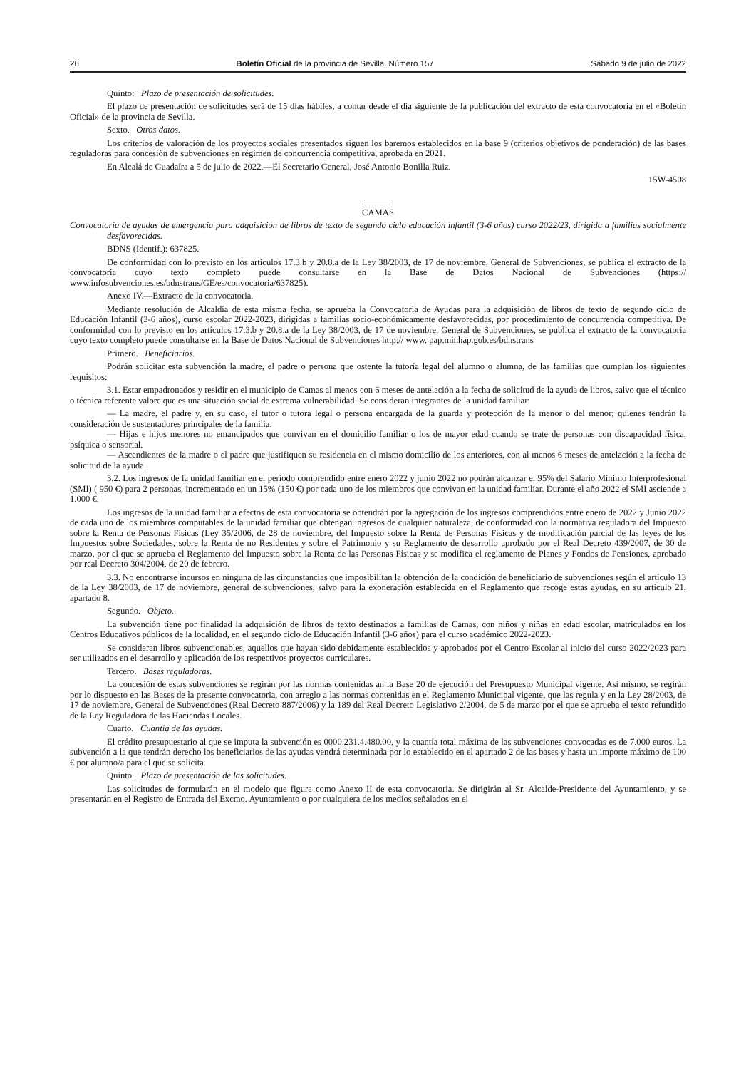26 Boletín Oficial de la provincia de Sevilla. Número 157 Sábado 9 de julio de 2022
Quinto: Plazo de presentación de solicitudes.
El plazo de presentación de solicitudes será de 15 días hábiles, a contar desde el día siguiente de la publicación del extracto de esta convocatoria en el «Boletín Oficial» de la provincia de Sevilla.
Sexto. Otros datos.
Los criterios de valoración de los proyectos sociales presentados siguen los baremos establecidos en la base 9 (criterios objetivos de ponderación) de las bases reguladoras para concesión de subvenciones en régimen de concurrencia competitiva, aprobada en 2021.
En Alcalá de Guadaíra a 5 de julio de 2022.—El Secretario General, José Antonio Bonilla Ruiz.
15W-4508
CAMAS
Convocatoria de ayudas de emergencia para adquisición de libros de texto de segundo ciclo educación infantil (3-6 años) curso 2022/23, dirigida a familias socialmente desfavorecidas.
BDNS (Identif.): 637825.
De conformidad con lo previsto en los artículos 17.3.b y 20.8.a de la Ley 38/2003, de 17 de noviembre, General de Subvenciones, se publica el extracto de la convocatoria cuyo texto completo puede consultarse en la Base de Datos Nacional de Subvenciones (https:// www.infosubvenciones.es/bdnstrans/GE/es/convocatoria/637825).
Anexo IV.—Extracto de la convocatoria.
Mediante resolución de Alcaldía de esta misma fecha, se aprueba la Convocatoria de Ayudas para la adquisición de libros de texto de segundo ciclo de Educación Infantil (3-6 años), curso escolar 2022-2023, dirigidas a familias socio-económicamente desfavorecidas, por procedimiento de concurrencia competitiva. De conformidad con lo previsto en los artículos 17.3.b y 20.8.a de la Ley 38/2003, de 17 de noviembre, General de Subvenciones, se publica el extracto de la convocatoria cuyo texto completo puede consultarse en la Base de Datos Nacional de Subvenciones http:// www. pap.minhap.gob.es/bdnstrans
Primero. Beneficiarios.
Podrán solicitar esta subvención la madre, el padre o persona que ostente la tutoría legal del alumno o alumna, de las familias que cumplan los siguientes requisitos:
3.1. Estar empadronados y residir en el municipio de Camas al menos con 6 meses de antelación a la fecha de solicitud de la ayuda de libros, salvo que el técnico o técnica referente valore que es una situación social de extrema vulnerabilidad. Se consideran integrantes de la unidad familiar:
— La madre, el padre y, en su caso, el tutor o tutora legal o persona encargada de la guarda y protección de la menor o del menor; quienes tendrán la consideración de sustentadores principales de la familia.
— Hijas e hijos menores no emancipados que convivan en el domicilio familiar o los de mayor edad cuando se trate de personas con discapacidad física, psíquica o sensorial.
— Ascendientes de la madre o el padre que justifiquen su residencia en el mismo domicilio de los anteriores, con al menos 6 meses de antelación a la fecha de solicitud de la ayuda.
3.2. Los ingresos de la unidad familiar en el período comprendido entre enero 2022 y junio 2022 no podrán alcanzar el 95% del Salario Mínimo Interprofesional (SMI) ( 950 €) para 2 personas, incrementado en un 15% (150 €) por cada uno de los miembros que convivan en la unidad familiar. Durante el año 2022 el SMI asciende a 1.000 €.
Los ingresos de la unidad familiar a efectos de esta convocatoria se obtendrán por la agregación de los ingresos comprendidos entre enero de 2022 y Junio 2022 de cada uno de los miembros computables de la unidad familiar que obtengan ingresos de cualquier naturaleza, de conformidad con la normativa reguladora del Impuesto sobre la Renta de Personas Físicas (Ley 35/2006, de 28 de noviembre, del Impuesto sobre la Renta de Personas Físicas y de modificación parcial de las leyes de los Impuestos sobre Sociedades, sobre la Renta de no Residentes y sobre el Patrimonio y su Reglamento de desarrollo aprobado por el Real Decreto 439/2007, de 30 de marzo, por el que se aprueba el Reglamento del Impuesto sobre la Renta de las Personas Físicas y se modifica el reglamento de Planes y Fondos de Pensiones, aprobado por real Decreto 304/2004, de 20 de febrero.
3.3. No encontrarse incursos en ninguna de las circunstancias que imposibilitan la obtención de la condición de beneficiario de subvenciones según el artículo 13 de la Ley 38/2003, de 17 de noviembre, general de subvenciones, salvo para la exoneración establecida en el Reglamento que recoge estas ayudas, en su artículo 21, apartado 8.
Segundo. Objeto.
La subvención tiene por finalidad la adquisición de libros de texto destinados a familias de Camas, con niños y niñas en edad escolar, matriculados en los Centros Educativos públicos de la localidad, en el segundo ciclo de Educación Infantil (3-6 años) para el curso académico 2022-2023.
Se consideran libros subvencionables, aquellos que hayan sido debidamente establecidos y aprobados por el Centro Escolar al inicio del curso 2022/2023 para ser utilizados en el desarrollo y aplicación de los respectivos proyectos curriculares.
Tercero. Bases reguladoras.
La concesión de estas subvenciones se regirán por las normas contenidas an la Base 20 de ejecución del Presupuesto Municipal vigente. Así mismo, se regirán por lo dispuesto en las Bases de la presente convocatoria, con arreglo a las normas contenidas en el Reglamento Municipal vigente, que las regula y en la Ley 28/2003, de 17 de noviembre, General de Subvenciones (Real Decreto 887/2006) y la 189 del Real Decreto Legislativo 2/2004, de 5 de marzo por el que se aprueba el texto refundido de la Ley Reguladora de las Haciendas Locales.
Cuarto. Cuantía de las ayudas.
El crédito presupuestario al que se imputa la subvención es 0000.231.4.480.00, y la cuantía total máxima de las subvenciones convocadas es de 7.000 euros. La subvención a la que tendrán derecho los beneficiarios de las ayudas vendrá determinada por lo establecido en el apartado 2 de las bases y hasta un importe máximo de 100 € por alumno/a para el que se solicita.
Quinto. Plazo de presentación de las solicitudes.
Las solicitudes de formularán en el modelo que figura como Anexo II de esta convocatoria. Se dirigirán al Sr. Alcalde-Presidente del Ayuntamiento, y se presentarán en el Registro de Entrada del Excmo. Ayuntamiento o por cualquiera de los medios señalados en el